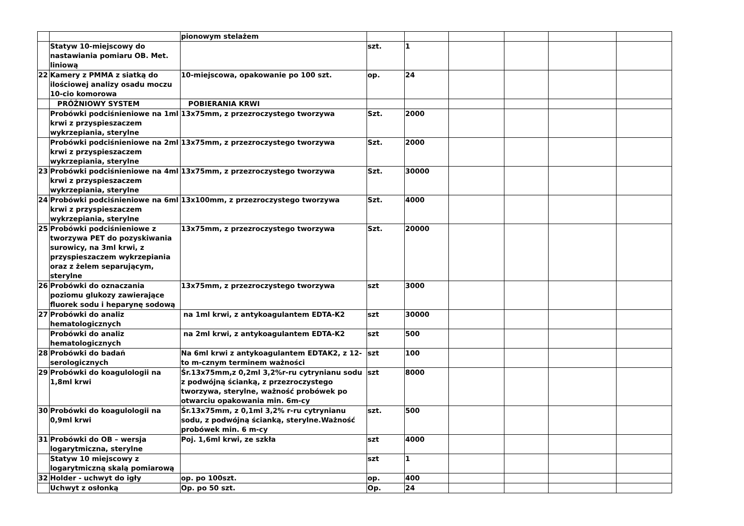| | | pionowym stelażem | | | | | | |
| | Statyw 10-miejscowy do nastawiania pomiaru OB. Met. liniową | | szt. | 1 | | | | |
| 22 | Kamery z PMMA z siatką do ilościowej analizy osadu moczu 10-cio komorowa | 10-miejscowa, opakowanie po 100 szt. | op. | 24 | | | | |
| | PRÓŻNIOWY SYSTEM | POBIERANIA KRWI | | | | | | |
| | Probówki podciśnieniowe na 1ml krwi z przyspieszaczem wykrzepiania, sterylne | 13x75mm, z przezroczystego tworzywa | Szt. | 2000 | | | | |
| | Probówki podciśnieniowe na 2ml krwi z przyspieszaczem wykrzepiania, sterylne | 13x75mm, z przezroczystego tworzywa | Szt. | 2000 | | | | |
| 23 | Probówki podciśnieniowe na 4ml krwi z przyspieszaczem wykrzepiania, sterylne | 13x75mm, z przezroczystego tworzywa | Szt. | 30000 | | | | |
| 24 | Probówki podciśnieniowe na 6ml krwi z przyspieszaczem wykrzepiania, sterylne | 13x100mm, z przezroczystego tworzywa | Szt. | 4000 | | | | |
| 25 | Probówki podciśnieniowe z tworzywa PET do pozyskiwania surowicy, na 3ml krwi, z przyspieszaczem wykrzepiania oraz z żelem separującym, sterylne | 13x75mm, z przezroczystego tworzywa | Szt. | 20000 | | | | |
| 26 | Probówki do oznaczania poziomu glukozy zawierające fluorek sodu i heparynę sodową | 13x75mm, z przezroczystego tworzywa | szt | 3000 | | | | |
| 27 | Probówki do analiz hematologicznych | na 1ml krwi, z antykoagulantem EDTA-K2 | szt | 30000 | | | | |
| | Probówki do analiz hematologicznych | na 2ml krwi, z antykoagulantem EDTA-K2 | szt | 500 | | | | |
| 28 | Probówki do badań serologicznych | Na 6ml krwi z antykoagulantem EDTAK2, z 12-to m-cznym terminem ważności | szt | 100 | | | | |
| 29 | Probówki do koagulologii na 1,8ml krwi | Śr.13x75mm,z 0,2ml 3,2%r-ru cytrynianu sodu z podwójną ścianką, z przezroczystego tworzywa, sterylne, ważność probówek po otwarciu opakowania min. 6m-cy | szt | 8000 | | | | |
| 30 | Probówki do koagulologii na 0,9ml krwi | Śr.13x75mm, z 0,1ml 3,2% r-ru cytrynianu sodu, z podwójną ścianką, sterylne.Ważność probówek min. 6 m-cy | szt. | 500 | | | | |
| 31 | Probówki do OB – wersja logarytmiczna, sterylne | Poj. 1,6ml krwi, ze szkła | szt | 4000 | | | | |
| | Statyw 10 miejscowy z logarytmiczną skalą pomiarową | | szt | 1 | | | | |
| 32 | Holder - uchwyt do igły | op. po 100szt. | op. | 400 | | | | |
| | Uchwyt z osłonką | Op. po 50 szt. | Op. | 24 | | | | |